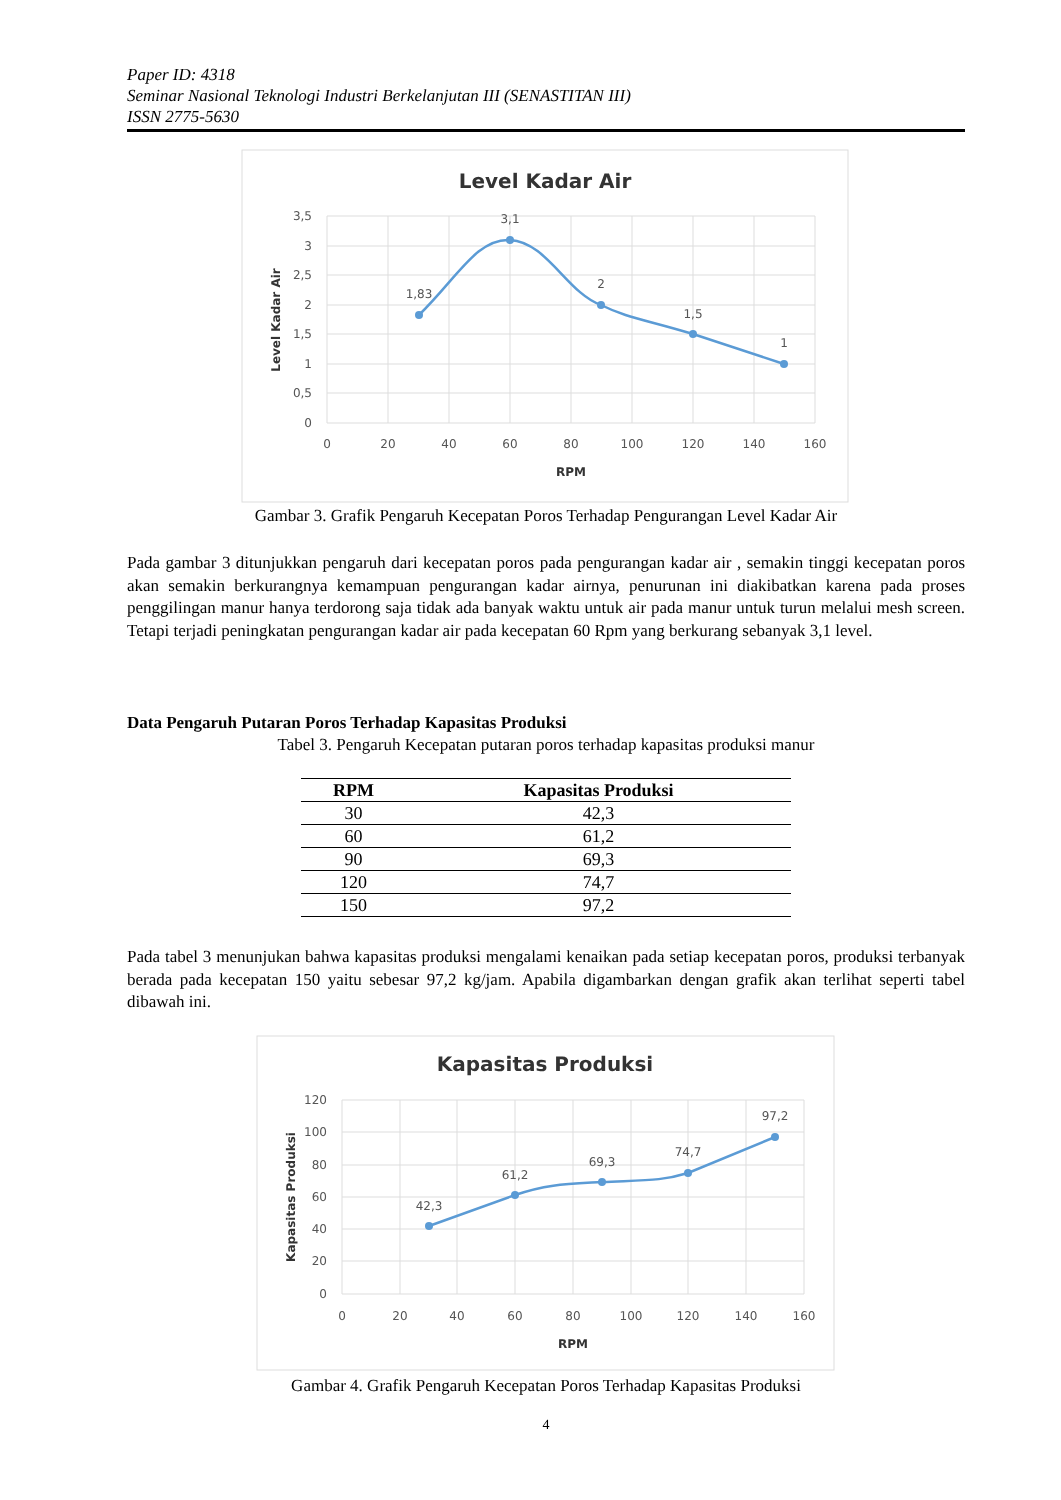Paper ID: 4318
Seminar Nasional Teknologi Industri Berkelanjutan III (SENASTITAN III)
ISSN 2775-5630
Level Kadar Air
1,83
3,1
2
1,5
1
3,5
3
2,5
2
1,5
1
0,5
0
0
20
40
60
80
100
120
140
160
RPM
Level Kadar Air
Gambar 3. Grafik Pengaruh Kecepatan Poros Terhadap Pengurangan Level Kadar Air
Pada gambar 3 ditunjukkan pengaruh dari kecepatan poros pada pengurangan kadar air , semakin tinggi kecepatan poros akan semakin berkurangnya kemampuan pengurangan kadar airnya, penurunan ini diakibatkan karena pada proses penggilingan manur hanya terdorong saja tidak ada banyak waktu untuk air pada manur untuk turun melalui mesh screen. Tetapi terjadi peningkatan pengurangan kadar air pada kecepatan 60 Rpm yang berkurang sebanyak 3,1 level.
Data Pengaruh Putaran Poros Terhadap Kapasitas Produksi
Tabel 3. Pengaruh Kecepatan putaran poros terhadap kapasitas produksi manur
| RPM | Kapasitas Produksi |
| --- | --- |
| 30 | 42,3 |
| 60 | 61,2 |
| 90 | 69,3 |
| 120 | 74,7 |
| 150 | 97,2 |
Pada tabel 3 menunjukan bahwa kapasitas produksi mengalami kenaikan pada setiap kecepatan poros, produksi terbanyak berada pada kecepatan 150 yaitu sebesar 97,2 kg/jam. Apabila digambarkan dengan grafik akan terlihat seperti tabel dibawah ini.
Kapasitas Produksi
42,3
61,2
69,3
74,7
97,2
120
100
80
60
40
20
0
0
20
40
60
80
100
120
140
160
RPM
Kapasitas Produksi
Gambar 4. Grafik Pengaruh Kecepatan Poros Terhadap Kapasitas Produksi
4